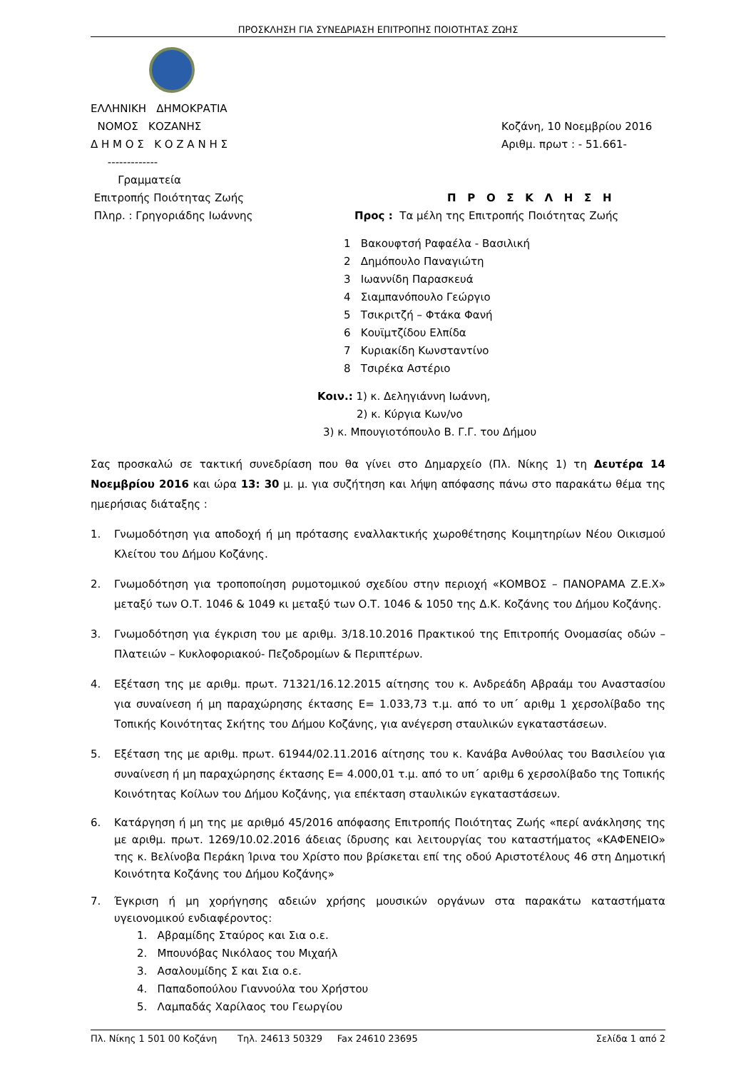ΠΡΟΣΚΛΗΣΗ ΓΙΑ ΣΥΝΕΔΡΙΑΣΗ ΕΠΙΤΡΟΠΗΣ ΠΟΙΟΤΗΤΑΣ ΖΩΗΣ
ΕΛΛΗΝΙΚΗ ΔΗΜΟΚΡΑΤΙΑ
ΝΟΜΟΣ ΚΟΖΑΝΗΣ
Δ Η Μ Ο Σ Κ Ο Ζ Α Ν Η Σ
-------------
Γραμματεία
Επιτροπής Ποιότητας Ζωής
Πληρ. : Γρηγοριάδης Ιωάννης
Κοζάνη, 10 Νοεμβρίου 2016
Αριθμ. πρωτ : - 51.661-
Π Ρ Ο Σ Κ Λ Η Σ Η
Προς : Τα μέλη της Επιτροπής Ποιότητας Ζωής
1 Βακουφτσή Ραφαέλα - Βασιλική
2 Δημόπουλο Παναγιώτη
3 Ιωαννίδη Παρασκευά
4 Σιαμπανόπουλο Γεώργιο
5 Τσικριτζή – Φτάκα Φανή
6 Κουϊμτζίδου Ελπίδα
7 Κυριακίδη Κωνσταντίνο
8 Τσιρέκα Αστέριο
Κοιν.: 1) κ. Δεληγιάννη Ιωάννη,
2) κ. Κύργια Κων/νο
3) κ. Μπουγιοτόπουλο Β. Γ.Γ. του Δήμου
Σας προσκαλώ σε τακτική συνεδρίαση που θα γίνει στο Δημαρχείο (Πλ. Νίκης 1) τη Δευτέρα 14 Νοεμβρίου 2016 και ώρα 13: 30 μ. μ. για συζήτηση και λήψη απόφασης πάνω στο παρακάτω θέμα της ημερήσιας διάταξης :
1. Γνωμοδότηση για αποδοχή ή μη πρότασης εναλλακτικής χωροθέτησης Κοιμητηρίων Νέου Οικισμού Κλείτου του Δήμου Κοζάνης.
2. Γνωμοδότηση για τροποποίηση ρυμοτομικού σχεδίου στην περιοχή «ΚΟΜΒΟΣ – ΠΑΝΟΡΑΜΑ Ζ.Ε.Χ» μεταξύ των Ο.Τ. 1046 & 1049 κι μεταξύ των Ο.Τ. 1046 & 1050 της Δ.Κ. Κοζάνης του Δήμου Κοζάνης.
3. Γνωμοδότηση για έγκριση του με αριθμ. 3/18.10.2016 Πρακτικού της Επιτροπής Ονομασίας οδών – Πλατειών – Κυκλοφοριακού- Πεζοδρομίων & Περιπτέρων.
4. Εξέταση της με αριθμ. πρωτ. 71321/16.12.2015 αίτησης του κ. Ανδρεάδη Αβραάμ του Αναστασίου για συναίνεση ή μη παραχώρησης έκτασης Ε= 1.033,73 τ.μ. από το υπ΄ αριθμ 1 χερσολίβαδο της Τοπικής Κοινότητας Σκήτης του Δήμου Κοζάνης, για ανέγερση σταυλικών εγκαταστάσεων.
5. Εξέταση της με αριθμ. πρωτ. 61944/02.11.2016 αίτησης του κ. Κανάβα Ανθούλας του Βασιλείου για συναίνεση ή μη παραχώρησης έκτασης Ε= 4.000,01 τ.μ. από το υπ΄ αριθμ 6 χερσολίβαδο της Τοπικής Κοινότητας Κοίλων του Δήμου Κοζάνης, για επέκταση σταυλικών εγκαταστάσεων.
6. Κατάργηση ή μη της με αριθμό 45/2016 απόφασης Επιτροπής Ποιότητας Ζωής «περί ανάκλησης της με αριθμ. πρωτ. 1269/10.02.2016 άδειας ίδρυσης και λειτουργίας του καταστήματος «ΚΑΦΕΝΕΙΟ» της κ. Βελίνοβα Περάκη Ίρινα του Χρίστο που βρίσκεται επί της οδού Αριστοτέλους 46 στη Δημοτική Κοινότητα Κοζάνης του Δήμου Κοζάνης»
7. Έγκριση ή μη χορήγησης αδειών χρήσης μουσικών οργάνων στα παρακάτω καταστήματα υγειονομικού ενδιαφέροντος:
1. Αβραμίδης Σταύρος και Σια ο.ε.
2. Μπουνόβας Νικόλαος του Μιχαήλ
3. Ασαλουμίδης Σ και Σια ο.ε.
4. Παπαδοπούλου Γιαννούλα του Χρήστου
5. Λαμπαδάς Χαρίλαος του Γεωργίου
Πλ. Νίκης 1 501 00 Κοζάνη Τηλ. 24613 50329 Fax 24610 23695 Σελίδα 1 από 2